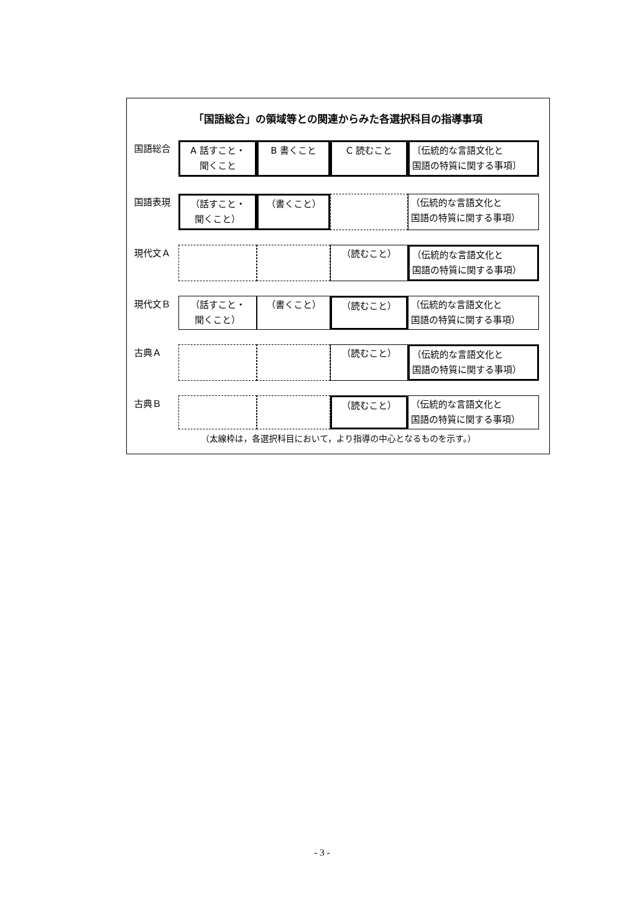「国語総合」の領域等との関連からみた各選択科目の指導事項
| 国語総合 | A 話すこと・ 聞くこと | B 書くこと | C 読むこと | 〔伝統的な言語文化と 国語の特質に関する事項〕 |
| 国語表現 | （話すこと・ 聞くこと） | （書くこと） | | （伝統的な言語文化と 国語の特質に関する事項） |
| 現代文Ａ | | | （読むこと） | （伝統的な言語文化と 国語の特質に関する事項） |
| 現代文Ｂ | （話すこと・ 聞くこと） | （書くこと） | （読むこと） | （伝統的な言語文化と 国語の特質に関する事項） |
| 古典Ａ | | | （読むこと） | （伝統的な言語文化と 国語の特質に関する事項） |
| 古典Ｂ | | | （読むこと） | （伝統的な言語文化と 国語の特質に関する事項） |
（太線枠は，各選択科目において，より指導の中心となるものを示す。）
- 3 -